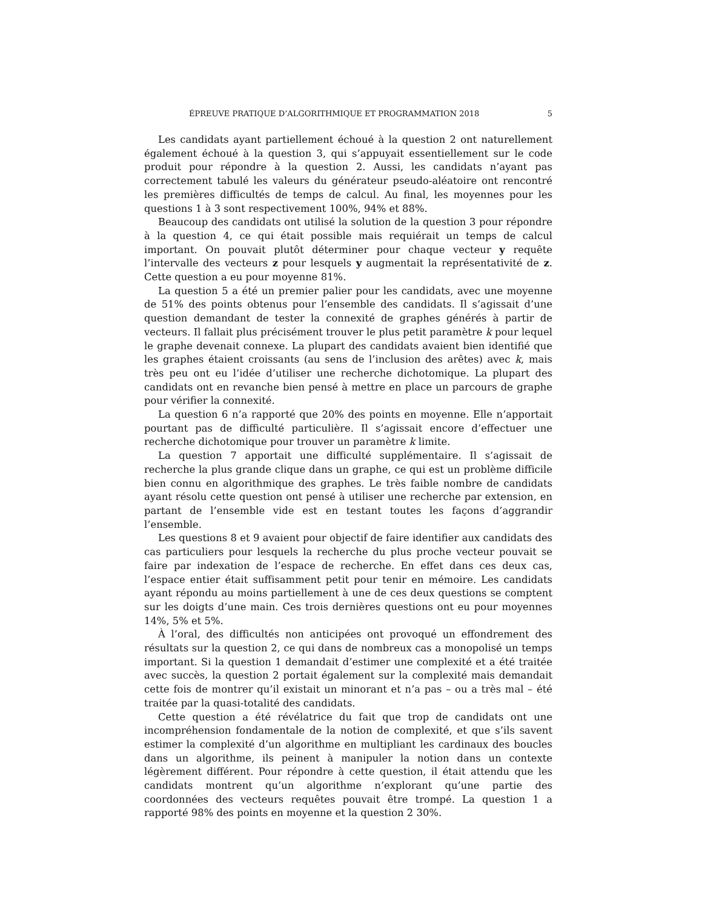ÉPREUVE PRATIQUE D’ALGORITHMIQUE ET PROGRAMMATION 2018 5
Les candidats ayant partiellement échoué à la question 2 ont naturellement également échoué à la question 3, qui s’appuyait essentiellement sur le code produit pour répondre à la question 2. Aussi, les candidats n’ayant pas correctement tabulé les valeurs du générateur pseudo-aléatoire ont rencontré les premières difficultés de temps de calcul. Au final, les moyennes pour les questions 1 à 3 sont respectivement 100%, 94% et 88%.
Beaucoup des candidats ont utilisé la solution de la question 3 pour répondre à la question 4, ce qui était possible mais requiérait un temps de calcul important. On pouvait plutôt déterminer pour chaque vecteur y requête l’intervalle des vecteurs z pour lesquels y augmentait la représentativité de z. Cette question a eu pour moyenne 81%.
La question 5 a été un premier palier pour les candidats, avec une moyenne de 51% des points obtenus pour l’ensemble des candidats. Il s’agissait d’une question demandant de tester la connexité de graphes générés à partir de vecteurs. Il fallait plus précisément trouver le plus petit paramètre k pour lequel le graphe devenait connexe. La plupart des candidats avaient bien identifié que les graphes étaient croissants (au sens de l’inclusion des arêtes) avec k, mais très peu ont eu l’idée d’utiliser une recherche dichotomique. La plupart des candidats ont en revanche bien pensé à mettre en place un parcours de graphe pour vérifier la connexité.
La question 6 n’a rapporté que 20% des points en moyenne. Elle n’apportait pourtant pas de difficulté particulière. Il s’agissait encore d’effectuer une recherche dichotomique pour trouver un paramètre k limite.
La question 7 apportait une difficulté supplémentaire. Il s’agissait de recherche la plus grande clique dans un graphe, ce qui est un problème difficile bien connu en algorithmique des graphes. Le très faible nombre de candidats ayant résolu cette question ont pensé à utiliser une recherche par extension, en partant de l’ensemble vide est en testant toutes les façons d’aggrandir l’ensemble.
Les questions 8 et 9 avaient pour objectif de faire identifier aux candidats des cas particuliers pour lesquels la recherche du plus proche vecteur pouvait se faire par indexation de l’espace de recherche. En effet dans ces deux cas, l’espace entier était suffisamment petit pour tenir en mémoire. Les candidats ayant répondu au moins partiellement à une de ces deux questions se comptent sur les doigts d’une main. Ces trois dernières questions ont eu pour moyennes 14%, 5% et 5%.
À l’oral, des difficultés non anticipées ont provoqué un effondrement des résultats sur la question 2, ce qui dans de nombreux cas a monopolisé un temps important. Si la question 1 demandait d’estimer une complexité et a été traitée avec succès, la question 2 portait également sur la complexité mais demandait cette fois de montrer qu’il existait un minorant et n’a pas – ou a très mal – été traitée par la quasi-totalité des candidats.
Cette question a été révélatrice du fait que trop de candidats ont une incompréhension fondamentale de la notion de complexité, et que s’ils savent estimer la complexité d’un algorithme en multipliant les cardinaux des boucles dans un algorithme, ils peinent à manipuler la notion dans un contexte légèrement différent. Pour répondre à cette question, il était attendu que les candidats montrent qu’un algorithme n’explorant qu’une partie des coordonnées des vecteurs requêtes pouvait être trompé. La question 1 a rapporté 98% des points en moyenne et la question 2 30%.